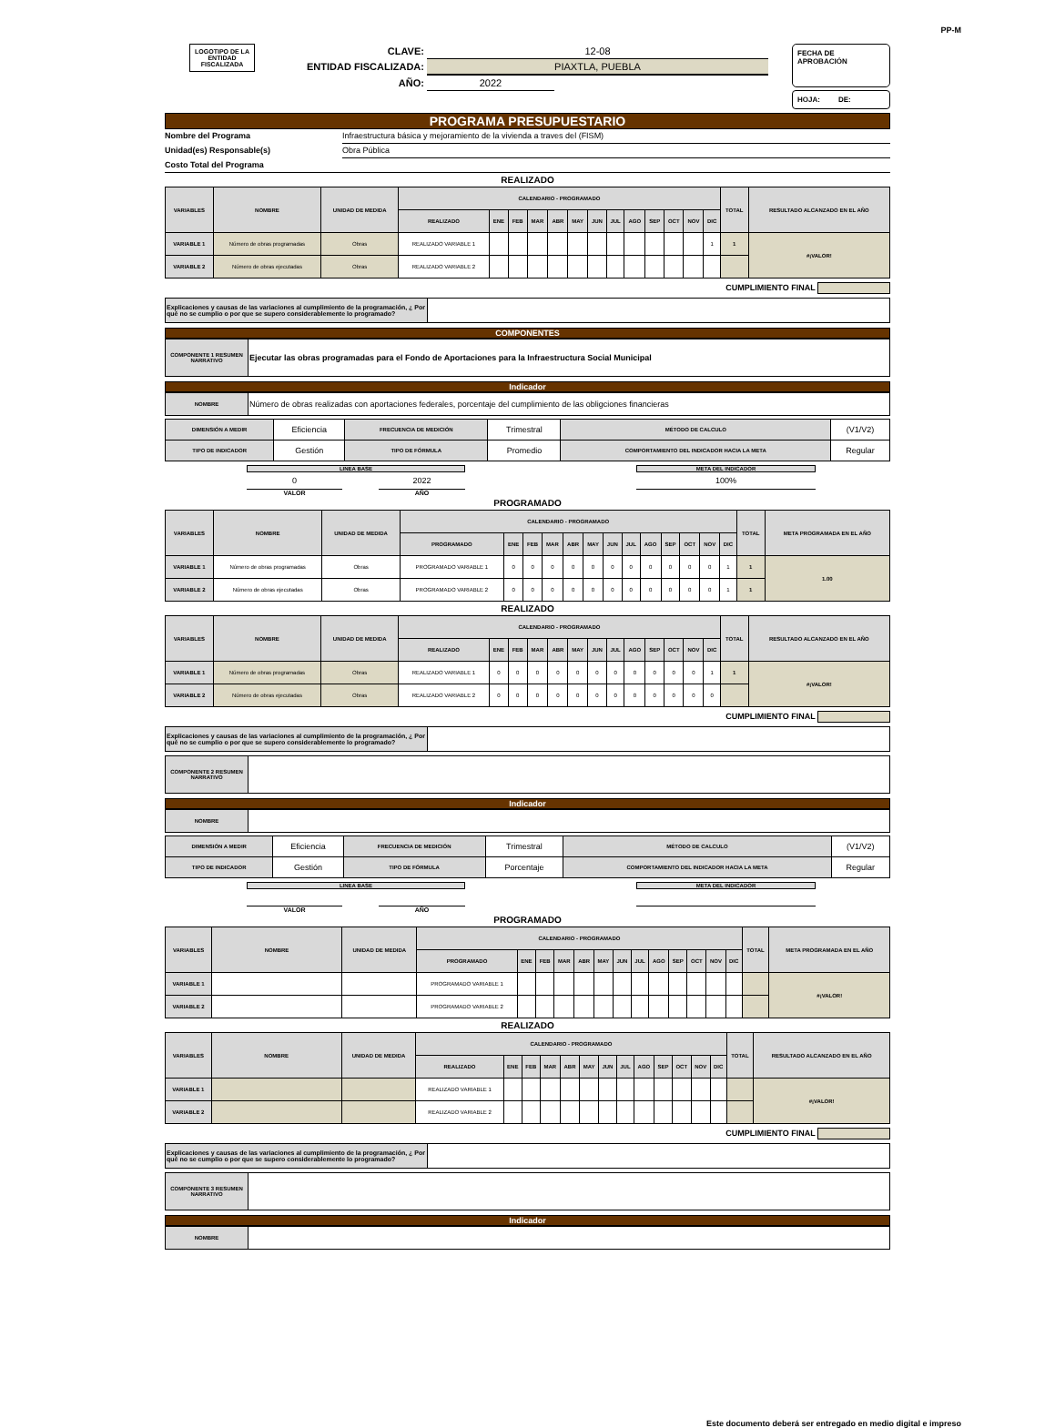PP-M
LOGOTIPO DE LA ENTIDAD FISCALIZADA
CLAVE: 12-08
ENTIDAD FISCALIZADA: PIAXTLA, PUEBLA
AÑO: 2022
FECHA DE APROBACIÓN
HOJA: DE:
PROGRAMA PRESUPUESTARIO
Nombre del Programa Infraestructura básica y mejoramiento de la vivienda a traves del (FISM)
Unidad(es) Responsable(s) Obra Pública
Costo Total del Programa
REALIZADO
| VARIABLES | NOMBRE | UNIDAD DE MEDIDA | CALENDARIO - PROGRAMADO | | | | | | | | | | | | | TOTAL | RESULTADO ALCANZADO EN EL AÑO |
| --- | --- | --- | --- | --- | --- | --- | --- | --- | --- | --- | --- | --- | --- | --- | --- | --- | --- |
| | | | REALIZADO | ENE | FEB | MAR | ABR | MAY | JUN | JUL | AGO | SEP | OCT | NOV | DIC | | |
| VARIABLE 1 | Número de obras programadas | Obras | REALIZADO VARIABLE 1 | | | | | | | | | | | | 1 | 1 | #¡VALOR! |
| VARIABLE 2 | Número de obras ejecutadas | Obras | REALIZADO VARIABLE 2 | | | | | | | | | | | | | | |
CUMPLIMIENTO FINAL
| Explicaciones y causas de las variaciones al cumplimiento de la programación, ¿ Por qué no se cumplio o por que se supero considerablemente lo programado? | |
COMPONENTES
| COMPONENTE 1 RESUMEN NARRATIVO | Ejecutar las obras programadas para el Fondo de Aportaciones para la Infraestructura Social Municipal |
Indicador
| NOMBRE | Número de obras realizadas con aportaciones federales, porcentaje del cumplimiento de las obligciones financieras |
| DIMENSIÓN A MEDIR | Eficiencia | FRECUENCIA DE MEDICIÓN | Trimestral | MÉTODO DE CALCULO | (V1/V2) |
| TIPO DE INDICADOR | Gestión | TIPO DE FÓRMULA | Promedio | COMPORTAMIENTO DEL INDICADOR HACIA LA META | Regular |
LINEA BASE
0 2022
VALOR AÑO
META DEL INDICADOR
100%
PROGRAMADO
| VARIABLES | NOMBRE | UNIDAD DE MEDIDA | CALENDARIO - PROGRAMADO | | | | | | | | | | | | | TOTAL | META PROGRAMADA EN EL AÑO |
| --- | --- | --- | --- | --- | --- | --- | --- | --- | --- | --- | --- | --- | --- | --- | --- | --- | --- |
| | | | PROGRAMADO | ENE | FEB | MAR | ABR | MAY | JUN | JUL | AGO | SEP | OCT | NOV | DIC | | |
| VARIABLE 1 | Número de obras programadas | Obras | PROGRAMADO VARIABLE 1 | 0 | 0 | 0 | 0 | 0 | 0 | 0 | 0 | 0 | 0 | 0 | 1 | 1 | 1.00 |
| VARIABLE 2 | Número de obras ejecutadas | Obras | PROGRAMADO VARIABLE 2 | 0 | 0 | 0 | 0 | 0 | 0 | 0 | 0 | 0 | 0 | 0 | 1 | 1 | |
REALIZADO
| VARIABLES | NOMBRE | UNIDAD DE MEDIDA | CALENDARIO - PROGRAMADO | | | | | | | | | | | | | TOTAL | RESULTADO ALCANZADO EN EL AÑO |
| --- | --- | --- | --- | --- | --- | --- | --- | --- | --- | --- | --- | --- | --- | --- | --- | --- | --- |
| | | | REALIZADO | ENE | FEB | MAR | ABR | MAY | JUN | JUL | AGO | SEP | OCT | NOV | DIC | | |
| VARIABLE 1 | Número de obras programadas | Obras | REALIZADO VARIABLE 1 | 0 | 0 | 0 | 0 | 0 | 0 | 0 | 0 | 0 | 0 | 0 | 1 | 1 | #¡VALOR! |
| VARIABLE 2 | Número de obras ejecutadas | Obras | REALIZADO VARIABLE 2 | 0 | 0 | 0 | 0 | 0 | 0 | 0 | 0 | 0 | 0 | 0 | 0 | | |
CUMPLIMIENTO FINAL
| Explicaciones y causas de las variaciones al cumplimiento de la programación, ¿ Por qué no se cumplio o por que se supero considerablemente lo programado? | |
| COMPONENTE 2 RESUMEN NARRATIVO | |
Indicador
| NOMBRE | |
| DIMENSIÓN A MEDIR | Eficiencia | FRECUENCIA DE MEDICIÓN | Trimestral | MÉTODO DE CALCULO | (V1/V2) |
| TIPO DE INDICADOR | Gestión | TIPO DE FÓRMULA | Porcentaje | COMPORTAMIENTO DEL INDICADOR HACIA LA META | Regular |
LINEA BASE
VALOR AÑO
META DEL INDICADOR
PROGRAMADO
| VARIABLES | NOMBRE | UNIDAD DE MEDIDA | CALENDARIO - PROGRAMADO | | | | | | | | | | | | | TOTAL | META PROGRAMADA EN EL AÑO |
| --- | --- | --- | --- | --- | --- | --- | --- | --- | --- | --- | --- | --- | --- | --- | --- | --- | --- |
| | | | PROGRAMADO | ENE | FEB | MAR | ABR | MAY | JUN | JUL | AGO | SEP | OCT | NOV | DIC | | |
| VARIABLE 1 | | | PROGRAMADO VARIABLE 1 | | | | | | | | | | | | | | #¡VALOR! |
| VARIABLE 2 | | | PROGRAMADO VARIABLE 2 | | | | | | | | | | | | | | |
REALIZADO
| VARIABLES | NOMBRE | UNIDAD DE MEDIDA | CALENDARIO - PROGRAMADO | | | | | | | | | | | | | TOTAL | RESULTADO ALCANZADO EN EL AÑO |
| --- | --- | --- | --- | --- | --- | --- | --- | --- | --- | --- | --- | --- | --- | --- | --- | --- | --- |
| | | | REALIZADO | ENE | FEB | MAR | ABR | MAY | JUN | JUL | AGO | SEP | OCT | NOV | DIC | | |
| VARIABLE 1 | | | REALIZADO VARIABLE 1 | | | | | | | | | | | | | | #¡VALOR! |
| VARIABLE 2 | | | REALIZADO VARIABLE 2 | | | | | | | | | | | | | | |
CUMPLIMIENTO FINAL
| Explicaciones y causas de las variaciones al cumplimiento de la programación, ¿ Por qué no se cumplio o por que se supero considerablemente lo programado? | |
| COMPONENTE 3 RESUMEN NARRATIVO | |
Indicador
| NOMBRE | |
Este documento deberá ser entregado en medio digital e impreso